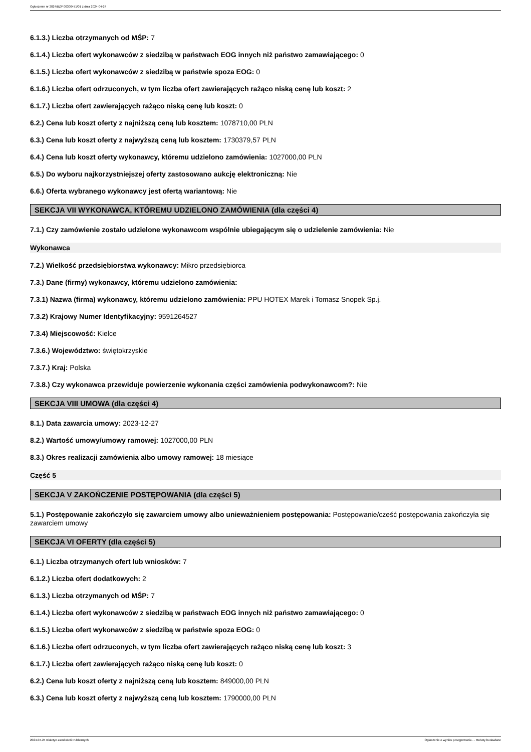Ogłoszenie nr 2024/BZP 00300471/01 z dnia 2024-04-24
6.1.3.) Liczba otrzymanych od MŚP: 7
6.1.4.) Liczba ofert wykonawców z siedzibą w państwach EOG innych niż państwo zamawiającego: 0
6.1.5.) Liczba ofert wykonawców z siedzibą w państwie spoza EOG: 0
6.1.6.) Liczba ofert odrzuconych, w tym liczba ofert zawierających rażąco niską cenę lub koszt: 2
6.1.7.) Liczba ofert zawierających rażąco niską cenę lub koszt: 0
6.2.) Cena lub koszt oferty z najniższą ceną lub kosztem: 1078710,00 PLN
6.3.) Cena lub koszt oferty z najwyższą ceną lub kosztem: 1730379,57 PLN
6.4.) Cena lub koszt oferty wykonawcy, któremu udzielono zamówienia: 1027000,00 PLN
6.5.) Do wyboru najkorzystniejszej oferty zastosowano aukcję elektroniczną: Nie
6.6.) Oferta wybranego wykonawcy jest ofertą wariantową: Nie
SEKCJA VII WYKONAWCA, KTÓREMU UDZIELONO ZAMÓWIENIA (dla części 4)
7.1.) Czy zamówienie zostało udzielone wykonawcom wspólnie ubiegającym się o udzielenie zamówienia: Nie
Wykonawca
7.2.) Wielkość przedsiębiorstwa wykonawcy: Mikro przedsiębiorca
7.3.) Dane (firmy) wykonawcy, któremu udzielono zamówienia:
7.3.1) Nazwa (firma) wykonawcy, któremu udzielono zamówienia: PPU HOTEX Marek i Tomasz Snopek Sp.j.
7.3.2) Krajowy Numer Identyfikacyjny: 9591264527
7.3.4) Miejscowość: Kielce
7.3.6.) Województwo: świętokrzyskie
7.3.7.) Kraj: Polska
7.3.8.) Czy wykonawca przewiduje powierzenie wykonania części zamówienia podwykonawcom?: Nie
SEKCJA VIII UMOWA (dla części 4)
8.1.) Data zawarcia umowy: 2023-12-27
8.2.) Wartość umowy/umowy ramowej: 1027000,00 PLN
8.3.) Okres realizacji zamówienia albo umowy ramowej: 18 miesiące
Część 5
SEKCJA V ZAKOŃCZENIE POSTĘPOWANIA (dla części 5)
5.1.) Postępowanie zakończyło się zawarciem umowy albo unieważnieniem postępowania: Postępowanie/cześć postępowania zakończyła się zawarciem umowy
SEKCJA VI OFERTY (dla części 5)
6.1.) Liczba otrzymanych ofert lub wniosków: 7
6.1.2.) Liczba ofert dodatkowych: 2
6.1.3.) Liczba otrzymanych od MŚP: 7
6.1.4.) Liczba ofert wykonawców z siedzibą w państwach EOG innych niż państwo zamawiającego: 0
6.1.5.) Liczba ofert wykonawców z siedzibą w państwie spoza EOG: 0
6.1.6.) Liczba ofert odrzuconych, w tym liczba ofert zawierających rażąco niską cenę lub koszt: 3
6.1.7.) Liczba ofert zawierających rażąco niską cenę lub koszt: 0
6.2.) Cena lub koszt oferty z najniższą ceną lub kosztem: 849000,00 PLN
6.3.) Cena lub koszt oferty z najwyższą ceną lub kosztem: 1790000,00 PLN
2024-04-24 Biuletyn Zamówień Publicznych Ogłoszenie o wyniku postępowania - - Roboty budowlane